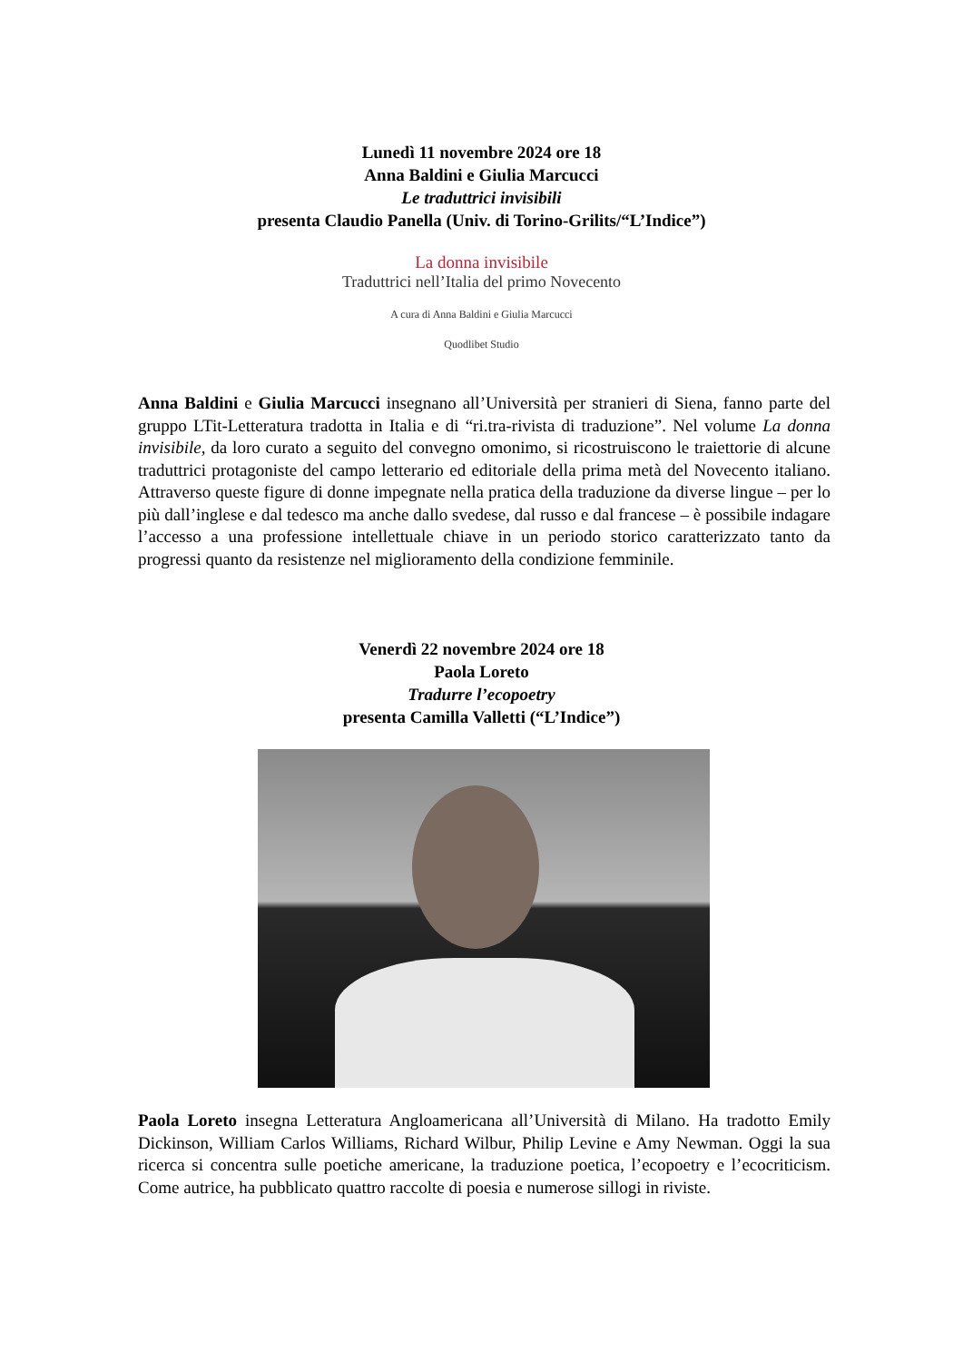Lunedì 11 novembre 2024 ore 18
Anna Baldini e Giulia Marcucci
Le traduttrici invisibili
presenta Claudio Panella (Univ. di Torino-Grilits/“L’Indice”)
La donna invisibile
Traduttrici nell’Italia del primo Novecento
A cura di Anna Baldini e Giulia Marcucci
Quodlibet Studio
Anna Baldini e Giulia Marcucci insegnano all’Università per stranieri di Siena, fanno parte del gruppo LTit-Letteratura tradotta in Italia e di “ri.tra-rivista di traduzione”. Nel volume La donna invisibile, da loro curato a seguito del convegno omonimo, si ricostruiscono le traiettorie di alcune traduttrici protagoniste del campo letterario ed editoriale della prima metà del Novecento italiano. Attraverso queste figure di donne impegnate nella pratica della traduzione da diverse lingue – per lo più dall’inglese e dal tedesco ma anche dallo svedese, dal russo e dal francese – è possibile indagare l’accesso a una professione intellettuale chiave in un periodo storico caratterizzato tanto da progressi quanto da resistenze nel miglioramento della condizione femminile.
Venerdì 22 novembre 2024 ore 18
Paola Loreto
Tradurre l’ecopoetry
presenta Camilla Valletti (“L’Indice”)
Paola Loreto insegna Letteratura Angloamericana all’Università di Milano. Ha tradotto Emily Dickinson, William Carlos Williams, Richard Wilbur, Philip Levine e Amy Newman. Oggi la sua ricerca si concentra sulle poetiche americane, la traduzione poetica, l’ecopoetry e l’ecocriticism. Come autrice, ha pubblicato quattro raccolte di poesia e numerose sillogi in riviste.